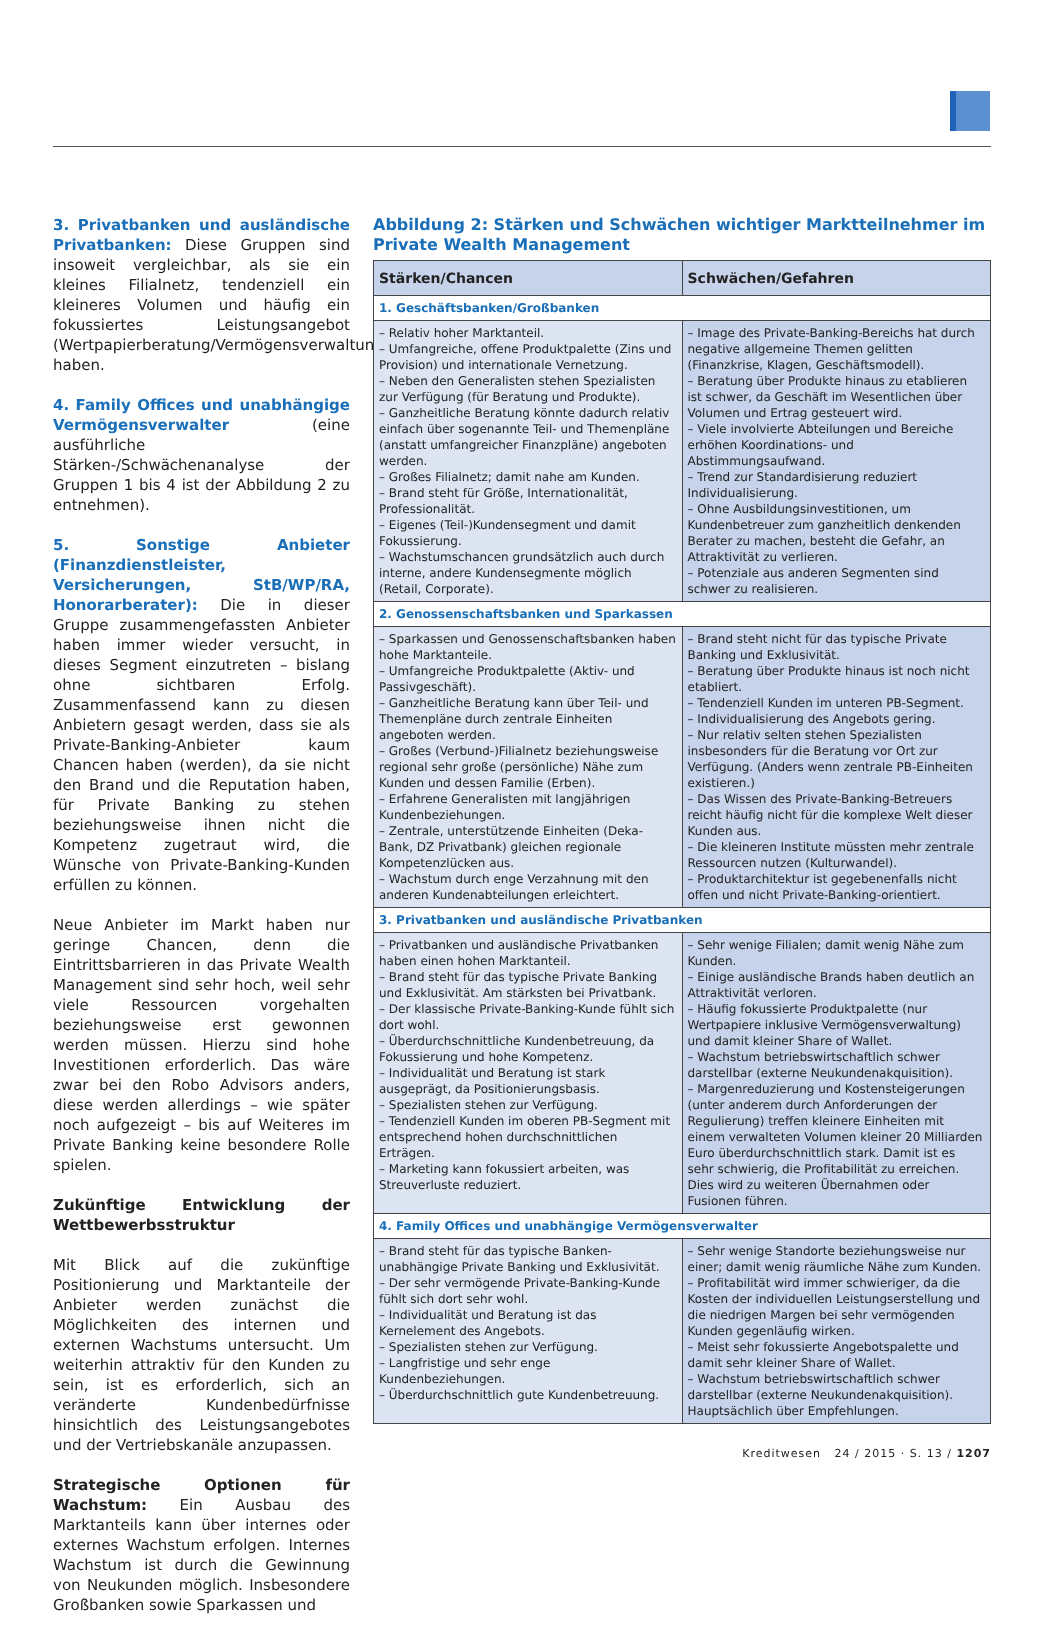3. Privatbanken und ausländische Privatbanken: Diese Gruppen sind insoweit vergleichbar, als sie ein kleines Filialnetz, tendenziell ein kleineres Volumen und häufig ein fokussiertes Leistungsangebot (Wertpapierberatung/Vermögensverwaltung) haben.
4. Family Offices und unabhängige Vermögensverwalter (eine ausführliche Stärken-/Schwächenanalyse der Gruppen 1 bis 4 ist der Abbildung 2 zu entnehmen).
5. Sonstige Anbieter (Finanzdienstleister, Versicherungen, StB/WP/RA, Honorarberater): Die in dieser Gruppe zusammengefassten Anbieter haben immer wieder versucht, in dieses Segment einzutreten – bislang ohne sichtbaren Erfolg. Zusammenfassend kann zu diesen Anbietern gesagt werden, dass sie als Private-Banking-Anbieter kaum Chancen haben (werden), da sie nicht den Brand und die Reputation haben, für Private Banking zu stehen beziehungsweise ihnen nicht die Kompetenz zugetraut wird, die Wünsche von Private-Banking-Kunden erfüllen zu können.
Neue Anbieter im Markt haben nur geringe Chancen, denn die Eintrittsbarrieren in das Private Wealth Management sind sehr hoch, weil sehr viele Ressourcen vorgehalten beziehungsweise erst gewonnen werden müssen. Hierzu sind hohe Investitionen erforderlich. Das wäre zwar bei den Robo Advisors anders, diese werden allerdings – wie später noch aufgezeigt – bis auf Weiteres im Private Banking keine besondere Rolle spielen.
Zukünftige Entwicklung der Wettbewerbsstruktur
Mit Blick auf die zukünftige Positionierung und Marktanteile der Anbieter werden zunächst die Möglichkeiten des internen und externen Wachstums untersucht. Um weiterhin attraktiv für den Kunden zu sein, ist es erforderlich, sich an veränderte Kundenbedürfnisse hinsichtlich des Leistungsangebotes und der Vertriebskanäle anzupassen.
Strategische Optionen für Wachstum: Ein Ausbau des Marktanteils kann über internes oder externes Wachstum erfolgen. Internes Wachstum ist durch die Gewinnung von Neukunden möglich. Insbesondere Großbanken sowie Sparkassen und
Abbildung 2: Stärken und Schwächen wichtiger Marktteilnehmer im Private Wealth Management
| Stärken/Chancen | Schwächen/Gefahren |
| --- | --- |
| 1. Geschäftsbanken/Großbanken | |
| – Relativ hoher Marktanteil. – Umfangreiche, offene Produktpalette (Zins und Provision) und internationale Vernetzung. – Neben den Generalisten stehen Spezialisten zur Verfügung (für Beratung und Produkte). – Ganzheitliche Beratung könnte dadurch relativ einfach über sogenannte Teil- und Themenpläne (anstatt umfangreicher Finanzpläne) angeboten werden. – Großes Filialnetz; damit nahe am Kunden. – Brand steht für Größe, Internationalität, Professionalität. – Eigenes (Teil-)Kundensegment und damit Fokussierung. – Wachstumschancen grundsätzlich auch durch interne, andere Kundensegmente möglich (Retail, Corporate). | – Image des Private-Banking-Bereichs hat durch negative allgemeine Themen gelitten (Finanzkrise, Klagen, Geschäftsmodell). – Beratung über Produkte hinaus zu etablieren ist schwer, da Geschäft im Wesentlichen über Volumen und Ertrag gesteuert wird. – Viele involvierte Abteilungen und Bereiche erhöhen Koordinations- und Abstimmungsaufwand. – Trend zur Standardisierung reduziert Individualisierung. – Ohne Ausbildungsinvestitionen, um Kundenbetreuer zum ganzheitlich denkenden Berater zu machen, besteht die Gefahr, an Attraktivität zu verlieren. – Potenziale aus anderen Segmenten sind schwer zu realisieren. |
| 2. Genossenschaftsbanken und Sparkassen | |
| – Sparkassen und Genossenschaftsbanken haben hohe Marktanteile. – Umfangreiche Produktpalette (Aktiv- und Passivgeschäft). – Ganzheitliche Beratung kann über Teil- und Themenpläne durch zentrale Einheiten angeboten werden. – Großes (Verbund-)Filialnetz beziehungsweise regional sehr große (persönliche) Nähe zum Kunden und dessen Familie (Erben). – Erfahrene Generalisten mit langjährigen Kundenbeziehungen. – Zentrale, unterstützende Einheiten (Deka-Bank, DZ Privatbank) gleichen regionale Kompetenzlücken aus. – Wachstum durch enge Verzahnung mit den anderen Kundenabteilungen erleichtert. | – Brand steht nicht für das typische Private Banking und Exklusivität. – Beratung über Produkte hinaus ist noch nicht etabliert. – Tendenziell Kunden im unteren PB-Segment. – Individualisierung des Angebots gering. – Nur relativ selten stehen Spezialisten insbesonders für die Beratung vor Ort zur Verfügung. (Anders wenn zentrale PB-Einheiten existieren.) – Das Wissen des Private-Banking-Betreuers reicht häufig nicht für die komplexe Welt dieser Kunden aus. – Die kleineren Institute müssten mehr zentrale Ressourcen nutzen (Kulturwandel). – Produktarchitektur ist gegebenenfalls nicht offen und nicht Private-Banking-orientiert. |
| 3. Privatbanken und ausländische Privatbanken | |
| – Privatbanken und ausländische Privatbanken haben einen hohen Marktanteil. – Brand steht für das typische Private Banking und Exklusivität. Am stärksten bei Privatbank. – Der klassische Private-Banking-Kunde fühlt sich dort wohl. – Überdurchschnittliche Kundenbetreuung, da Fokussierung und hohe Kompetenz. – Individualität und Beratung ist stark ausgeprägt, da Positionierungsbasis. – Spezialisten stehen zur Verfügung. – Tendenziell Kunden im oberen PB-Segment mit entsprechend hohen durchschnittlichen Erträgen. – Marketing kann fokussiert arbeiten, was Streuverluste reduziert. | – Sehr wenige Filialen; damit wenig Nähe zum Kunden. – Einige ausländische Brands haben deutlich an Attraktivität verloren. – Häufig fokussierte Produktpalette (nur Wertpapiere inklusive Vermögensverwaltung) und damit kleiner Share of Wallet. – Wachstum betriebswirtschaftlich schwer darstellbar (externe Neukundenakquisition). – Margenreduzierung und Kostensteigerungen (unter anderem durch Anforderungen der Regulierung) treffen kleinere Einheiten mit einem verwalteten Volumen kleiner 20 Milliarden Euro überdurchschnittlich stark. Damit ist es sehr schwierig, die Profitabilität zu erreichen. Dies wird zu weiteren Übernahmen oder Fusionen führen. |
| 4. Family Offices und unabhängige Vermögensverwalter | |
| – Brand steht für das typische Banken-unabhängige Private Banking und Exklusivität. – Der sehr vermögende Private-Banking-Kunde fühlt sich dort sehr wohl. – Individualität und Beratung ist das Kernelement des Angebots. – Spezialisten stehen zur Verfügung. – Langfristige und sehr enge Kundenbeziehungen. – Überdurchschnittlich gute Kundenbetreuung. | – Sehr wenige Standorte beziehungsweise nur einer; damit wenig räumliche Nähe zum Kunden. – Profitabilität wird immer schwieriger, da die Kosten der individuellen Leistungserstellung und die niedrigen Margen bei sehr vermögenden Kunden gegenläufig wirken. – Meist sehr fokussierte Angebotspalette und damit sehr kleiner Share of Wallet. – Wachstum betriebswirtschaftlich schwer darstellbar (externe Neukundenakquisition). Hauptsächlich über Empfehlungen. |
Kreditwesen 24 / 2015 · S. 13 / 1207